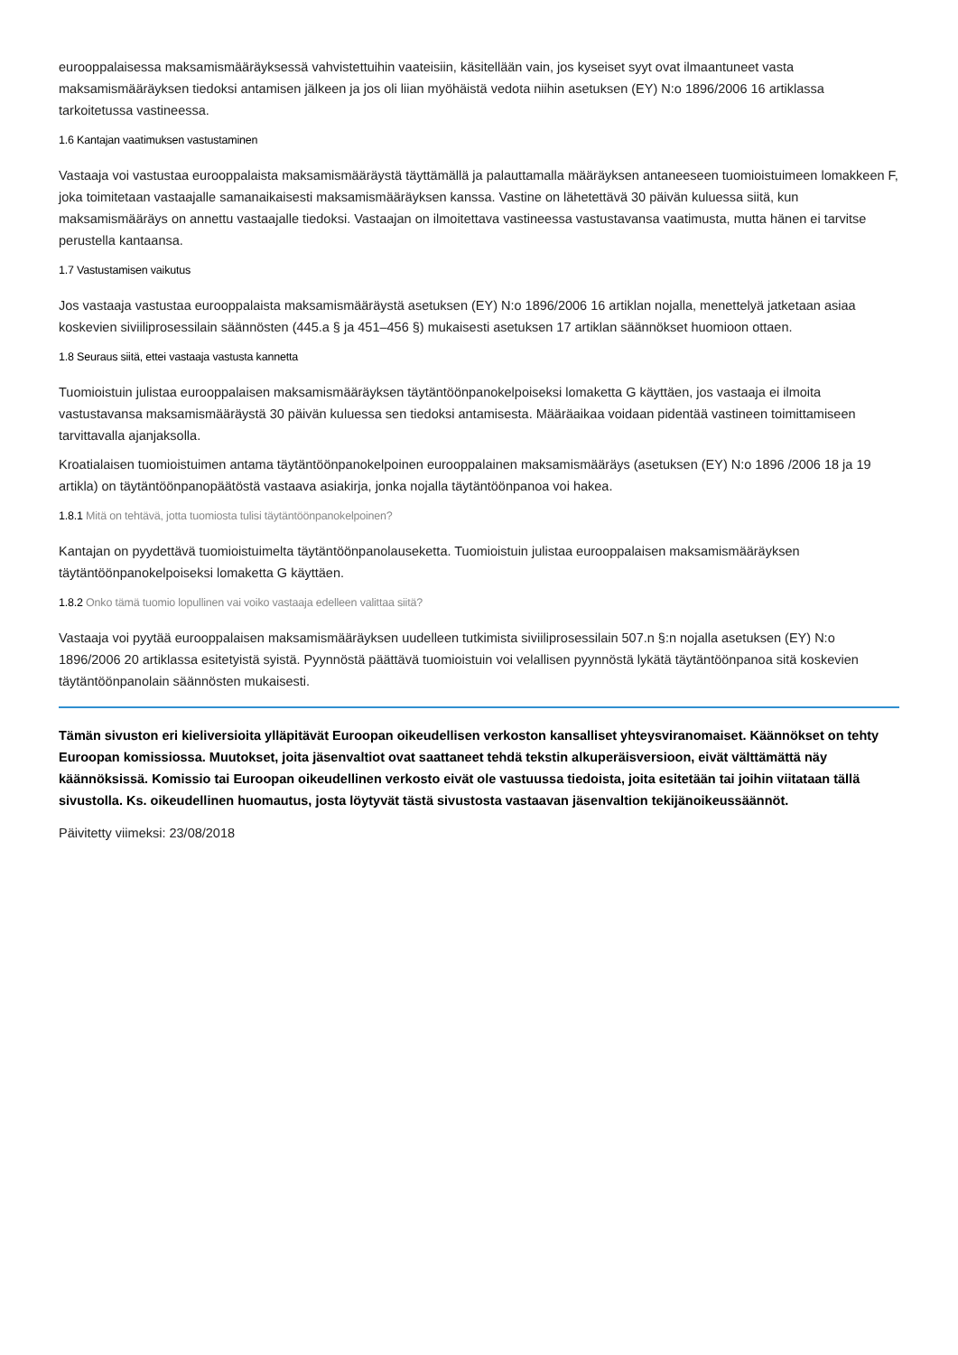eurooppalaisessa maksamismääräyksessä vahvistettuihin vaateisiin, käsitellään vain, jos kyseiset syyt ovat ilmaantuneet vasta maksamismääräyksen tiedoksi antamisen jälkeen ja jos oli liian myöhäistä vedota niihin asetuksen (EY) N:o 1896/2006 16 artiklassa tarkoitetussa vastineessa.
1.6 Kantajan vaatimuksen vastustaminen
Vastaaja voi vastustaa eurooppalaista maksamismääräystä täyttämällä ja palauttamalla määräyksen antaneeseen tuomioistuimeen lomakkeen F, joka toimitetaan vastaajalle samanaikaisesti maksamismääräyksen kanssa. Vastine on lähetettävä 30 päivän kuluessa siitä, kun maksamismääräys on annettu vastaajalle tiedoksi. Vastaajan on ilmoitettava vastineessa vastustavansa vaatimusta, mutta hänen ei tarvitse perustella kantaansa.
1.7 Vastustamisen vaikutus
Jos vastaaja vastustaa eurooppalaista maksamismääräystä asetuksen (EY) N:o 1896/2006 16 artiklan nojalla, menettelyä jatketaan asiaa koskevien siviiliprosessilain säännösten (445.a § ja 451–456 §) mukaisesti asetuksen 17 artiklan säännökset huomioon ottaen.
1.8 Seuraus siitä, ettei vastaaja vastusta kannetta
Tuomioistuin julistaa eurooppalaisen maksamismääräyksen täytäntöönpanokelpoiseksi lomaketta G käyttäen, jos vastaaja ei ilmoita vastustavansa maksamismääräystä 30 päivän kuluessa sen tiedoksi antamisesta. Määräaikaa voidaan pidentää vastineen toimittamiseen tarvittavalla ajanjaksolla.
Kroatialaisen tuomioistuimen antama täytäntöönpanokelpoinen eurooppalainen maksamismääräys (asetuksen (EY) N:o 1896 /2006 18 ja 19 artikla) on täytäntöönpanopäätöstä vastaava asiakirja, jonka nojalla täytäntöönpanoa voi hakea.
1.8.1 Mitä on tehtävä, jotta tuomiosta tulisi täytäntöönpanokelpoinen?
Kantajan on pyydettävä tuomioistuimelta täytäntöönpanolauseketta. Tuomioistuin julistaa eurooppalaisen maksamismääräyksen täytäntöönpanokelpoiseksi lomaketta G käyttäen.
1.8.2 Onko tämä tuomio lopullinen vai voiko vastaaja edelleen valittaa siitä?
Vastaaja voi pyytää eurooppalaisen maksamismääräyksen uudelleen tutkimista siviiliprosessilain 507.n §:n nojalla asetuksen (EY) N:o 1896/2006 20 artiklassa esitetyistä syistä. Pyynnöstä päättävä tuomioistuin voi velallisen pyynnöstä lykätä täytäntöönpanoa sitä koskevien täytäntöönpanolain säännösten mukaisesti.
Tämän sivuston eri kieliversioita ylläpitävät Euroopan oikeudellisen verkoston kansalliset yhteysviranomaiset. Käännökset on tehty Euroopan komissiossa. Muutokset, joita jäsenvaltiot ovat saattaneet tehdä tekstin alkuperäisversioon, eivät välttämättä näy käännöksissä. Komissio tai Euroopan oikeudellinen verkosto eivät ole vastuussa tiedoista, joita esitetään tai joihin viitataan tällä sivustolla. Ks. oikeudellinen huomautus, josta löytyvät tästä sivustosta vastaavan jäsenvaltion tekijänoikeussäännöt.
Päivitetty viimeksi: 23/08/2018